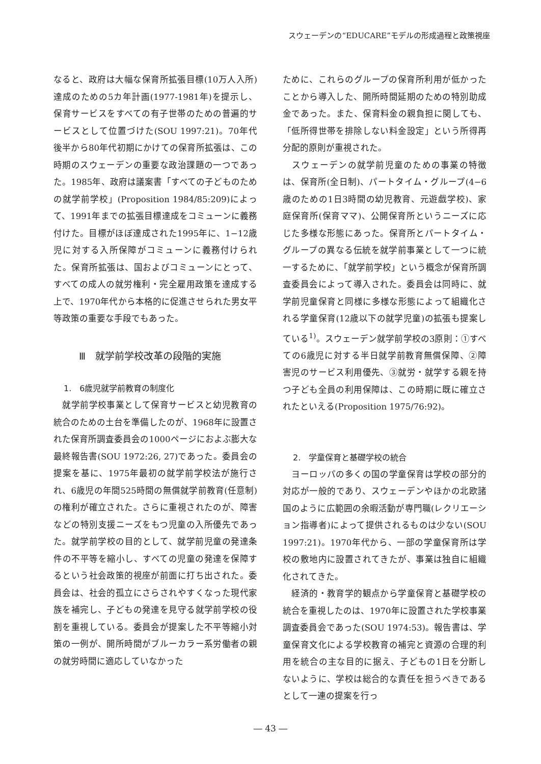スウェーデンの“EDUCARE”モデルの形成過程と政策視座
なると、政府は大幅な保育所拡張目標(10万人入所)達成のための5カ年計画(1977-1981年)を提示し、保育サービスをすべての有子世帯のための普遍的サービスとして位置づけた(SOU 1997:21)。70年代後半から80年代初期にかけての保育所拡張は、この時期のスウェーデンの重要な政治課題の一つであった。1985年、政府は議案書「すべての子どものための就学前学校」(Proposition 1984/85:209)によって、1991年までの拡張目標達成をコミューンに義務付けた。目標がほぼ達成された1995年に、1−12歳児に対する入所保障がコミューンに義務付けられた。保育所拡張は、国およびコミューンにとって、すべての成人の就労権利・完全雇用政策を達成する上で、1970年代から本格的に促進させられた男女平等政策の重要な手段でもあった。
Ⅲ　就学前学校改革の段階的実施
1.　6歳児就学前教育の制度化
　就学前学校事業として保育サービスと幼児教育の統合のための土台を準備したのが、1968年に設置された保育所調査委員会の1000ページにおよぶ膨大な最終報告書(SOU 1972:26, 27)であった。委員会の提案を基に、1975年最初の就学前学校法が施行され、6歳児の年間525時間の無償就学前教育(任意制)の権利が確立された。さらに重視されたのが、障害などの特別支援ニーズをもつ児童の入所優先であった。就学前学校の目的として、就学前児童の発達条件の不平等を縮小し、すべての児童の発達を保障するという社会政策的視座が前面に打ち出された。委員会は、社会的孤立にさらされやすくなった現代家族を補完し、子どもの発達を見守る就学前学校の役割を重視している。委員会が提案した不平等縮小対策の一例が、開所時間がブルーカラー系労働者の親の就労時間に適応していなかった
ために、これらのグループの保育所利用が低かったことから導入した、開所時間延期のための特別助成金であった。また、保育料金の親負担に関しても、「低所得世帯を排除しない料金設定」という所得再分配的原則が重視された。
　スウェーデンの就学前児童のための事業の特徴は、保育所(全日制)、パートタイム・グループ(4−6歳のための1日3時間の幼児教育、元遊戯学校)、家庭保育所(保育ママ)、公開保育所というニーズに応じた多様な形態にあった。保育所とパートタイム・グループの異なる伝統を就学前事業として一つに統一するために、「就学前学校」という概念が保育所調査委員会によって導入された。委員会は同時に、就学前児童保育と同様に多様な形態によって組織化される学童保育(12歳以下の就学児童)の拡張も提案している<sup>1)</sup>。スウェーデン就学前学校の3原則：①すべての6歳児に対する半日就学前教育無償保障、②障害児のサービス利用優先、③就労・就学する親を持つ子ども全員の利用保障は、この時期に既に確立されたといえる(Proposition 1975/76:92)。
2.　学童保育と基礎学校の統合
　ヨーロッパの多くの国の学童保育は学校の部分的対応が一般的であり、スウェーデンやほかの北欧諸国のように広範囲の余暇活動が専門職(レクリエーション指導者)によって提供されるものは少ない(SOU 1997:21)。1970年代から、一部の学童保育所は学校の敷地内に設置されてきたが、事業は独自に組織化されてきた。
　経済的・教育学的観点から学童保育と基礎学校の統合を重視したのは、1970年に設置された学校事業調査委員会であった(SOU 1974:53)。報告書は、学童保育文化による学校教育の補完と資源の合理的利用を統合の主な目的に据え、子どもの1日を分断しないように、学校は総合的な責任を担うべきであるとして一連の提案を行っ
― 43 ―